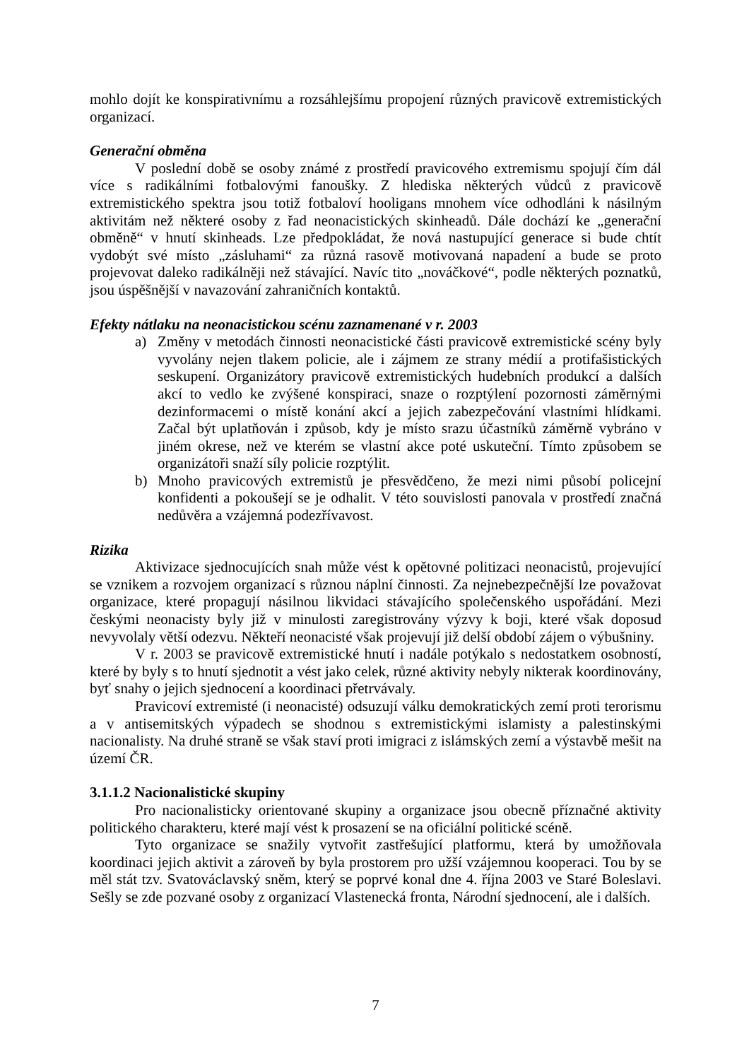mohlo dojít ke konspirativnímu a rozsáhlejšímu propojení různých pravicově extremistických organizací.
Generační obměna
V poslední době se osoby známé z prostředí pravicového extremismu spojují čím dál více s radikálními fotbalovými fanoušky. Z hlediska některých vůdců z pravicově extremistického spektra jsou totiž fotbaloví hooligans mnohem více odhodláni k násilným aktivitám než některé osoby z řad neonacistických skinheadů. Dále dochází ke „generační obměně“ v hnutí skinheads. Lze předpokládat, že nová nastupující generace si bude chtít vydobýt své místo „zásluhami“ za různá rasově motivovaná napadení a bude se proto projevovat daleko radikálněji než stávající. Navíc tito „nováčkové“, podle některých poznatků, jsou úspěšnější v navazování zahraničních kontaktů.
Efekty nátlaku na neonacistickou scénu zaznamenané v r. 2003
a) Změny v metodách činnosti neonacistické části pravicově extremistické scény byly vyvolány nejen tlakem policie, ale i zájmem ze strany médií a protifašistických seskupení. Organizátory pravicově extremistických hudebních produkcí a dalších akcí to vedlo ke zvýšené konspiraci, snaze o rozptýlení pozornosti záměrnými dezinformacemi o místě konání akcí a jejich zabezpečování vlastními hlídkami. Začal být uplatňován i způsob, kdy je místo srazu účastníků záměrně vybráno v jiném okrese, než ve kterém se vlastní akce poté uskuteční. Tímto způsobem se organizátoři snaží síly policie rozptýlit.
b) Mnoho pravicových extremistů je přesvědčeno, že mezi nimi působí policejní konfidenti a pokoušejí se je odhalit. V této souvislosti panovala v prostředí značná nedůvěra a vzájemná podezřívavost.
Rizika
Aktivizace sjednocujících snah může vést k opětovné politizaci neonacistů, projevující se vznikem a rozvojem organizací s různou náplní činnosti. Za nejnebezpečnější lze považovat organizace, které propagují násilnou likvidaci stávajícího společenského uspořádání. Mezi českými neonacisty byly již v minulosti zaregistrovány výzvy k boji, které však doposud nevyvolaly větší odezvu. Někteří neonacisté však projevují již delší období zájem o výbušniny.
V r. 2003 se pravicově extremistické hnutí i nadále potýkalo s nedostatkem osobností, které by byly s to hnutí sjednotit a vést jako celek, různé aktivity nebyly nikterak koordinovány, byť snahy o jejich sjednocení a koordinaci přetrvávaly.
Pravicoví extremisté (i neonacisté) odsuzují válku demokratických zemí proti terorismu a v antisemitských výpadech se shodnou s extremistickými islamisty a palestinskými nacionalisty. Na druhé straně se však staví proti imigraci z islámských zemí a výstavbě mešit na území ČR.
3.1.1.2 Nacionalistické skupiny
Pro nacionalisticky orientované skupiny a organizace jsou obecně příznačné aktivity politického charakteru, které mají vést k prosazení se na oficiální politické scéně.
Tyto organizace se snažily vytvořit zastřešující platformu, která by umožňovala koordinaci jejich aktivit a zároveň by byla prostorem pro užší vzájemnou kooperaci. Tou by se měl stát tzv. Svatováclavský sněm, který se poprvé konal dne 4. října 2003 ve Staré Boleslavi. Sešly se zde pozvané osoby z organizací Vlastenecká fronta, Národní sjednocení, ale i dalších.
7